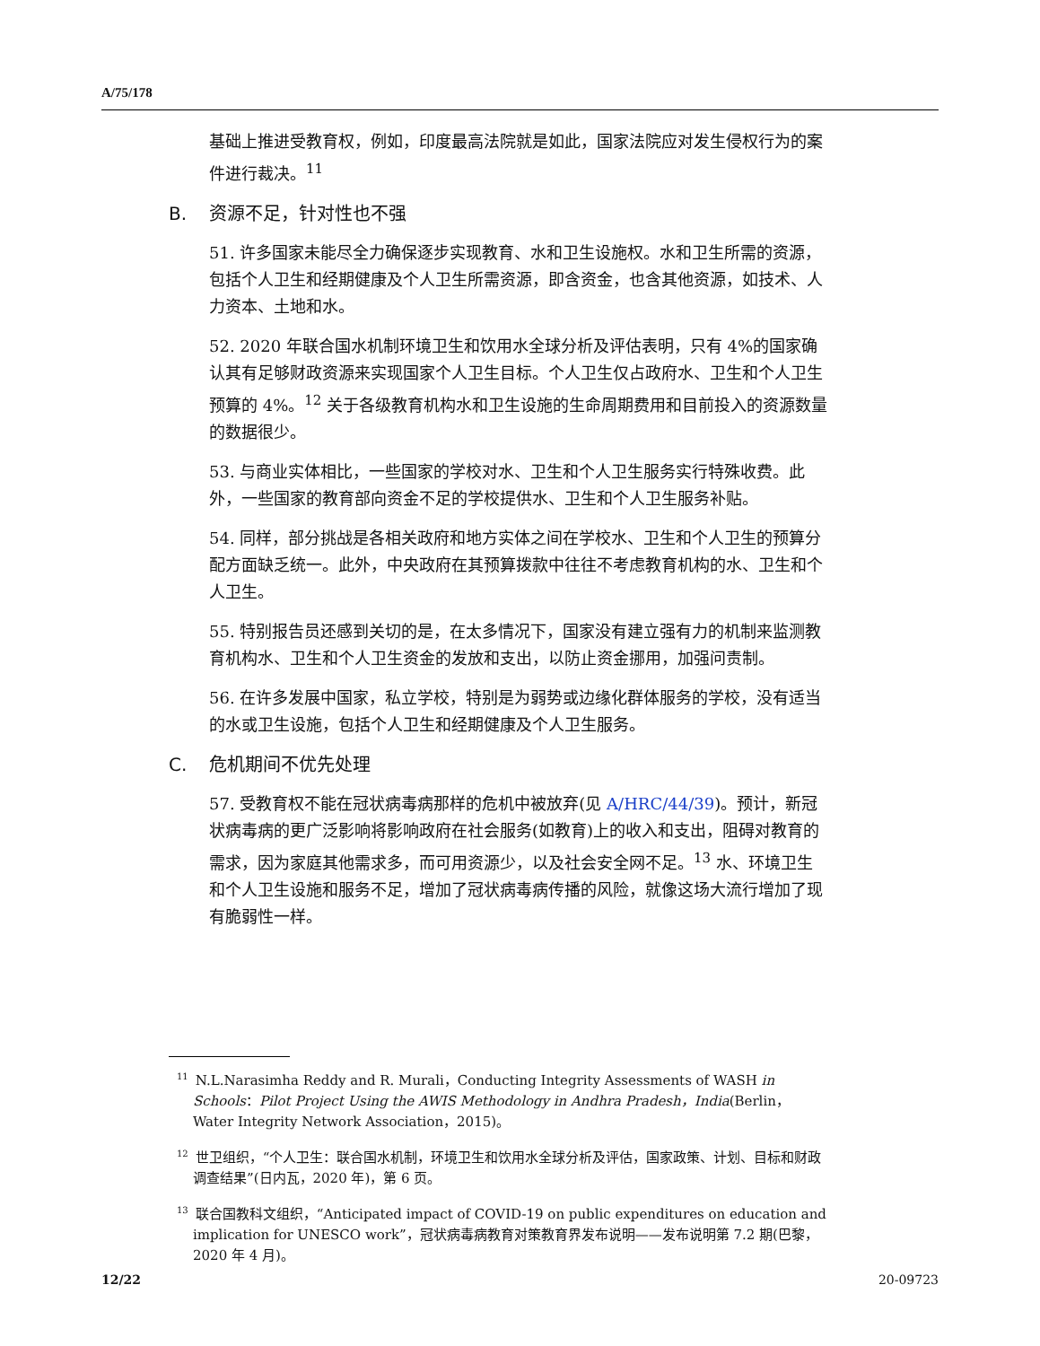A/75/178
基础上推进受教育权，例如，印度最高法院就是如此，国家法院应对发生侵权行为的案件进行裁决。<sup>11</sup>
B. 资源不足，针对性也不强
51. 许多国家未能尽全力确保逐步实现教育、水和卫生设施权。水和卫生所需的资源，包括个人卫生和经期健康及个人卫生所需资源，即含资金，也含其他资源，如技术、人力资本、土地和水。
52. 2020 年联合国水机制环境卫生和饮用水全球分析及评估表明，只有 4%的国家确认其有足够财政资源来实现国家个人卫生目标。个人卫生仅占政府水、卫生和个人卫生预算的 4%。<sup>12</sup> 关于各级教育机构水和卫生设施的生命周期费用和目前投入的资源数量的数据很少。
53. 与商业实体相比，一些国家的学校对水、卫生和个人卫生服务实行特殊收费。此外，一些国家的教育部向资金不足的学校提供水、卫生和个人卫生服务补贴。
54. 同样，部分挑战是各相关政府和地方实体之间在学校水、卫生和个人卫生的预算分配方面缺乏统一。此外，中央政府在其预算拨款中往往不考虑教育机构的水、卫生和个人卫生。
55. 特别报告员还感到关切的是，在太多情况下，国家没有建立强有力的机制来监测教育机构水、卫生和个人卫生资金的发放和支出，以防止资金挪用，加强问责制。
56. 在许多发展中国家，私立学校，特别是为弱势或边缘化群体服务的学校，没有适当的水或卫生设施，包括个人卫生和经期健康及个人卫生服务。
C. 危机期间不优先处理
57. 受教育权不能在冠状病毒病那样的危机中被放弃(见 A/HRC/44/39)。预计，新冠状病毒病的更广泛影响将影响政府在社会服务(如教育)上的收入和支出，阻碍对教育的需求，因为家庭其他需求多，而可用资源少，以及社会安全网不足。<sup>13</sup> 水、环境卫生和个人卫生设施和服务不足，增加了冠状病毒病传播的风险，就像这场大流行增加了现有脆弱性一样。
<sup>11</sup>N.L.Narasimha Reddy and R. Murali，Conducting Integrity Assessments of WASH in Schools：Pilot Project Using the AWIS Methodology in Andhra Pradesh，India(Berlin，Water Integrity Network Association，2015)。
<sup>12</sup> 世卫组织，“个人卫生：联合国水机制，环境卫生和饮用水全球分析及评估，国家政策、计划、目标和财政调查结果”(日内瓦，2020 年)，第 6 页。
<sup>13</sup> 联合国教科文组织，“Anticipated impact of COVID-19 on public expenditures on education and implication for UNESCO work”，冠状病毒病教育对策教育界发布说明——发布说明第 7.2 期(巴黎，2020 年 4 月)。
12/22 20-09723